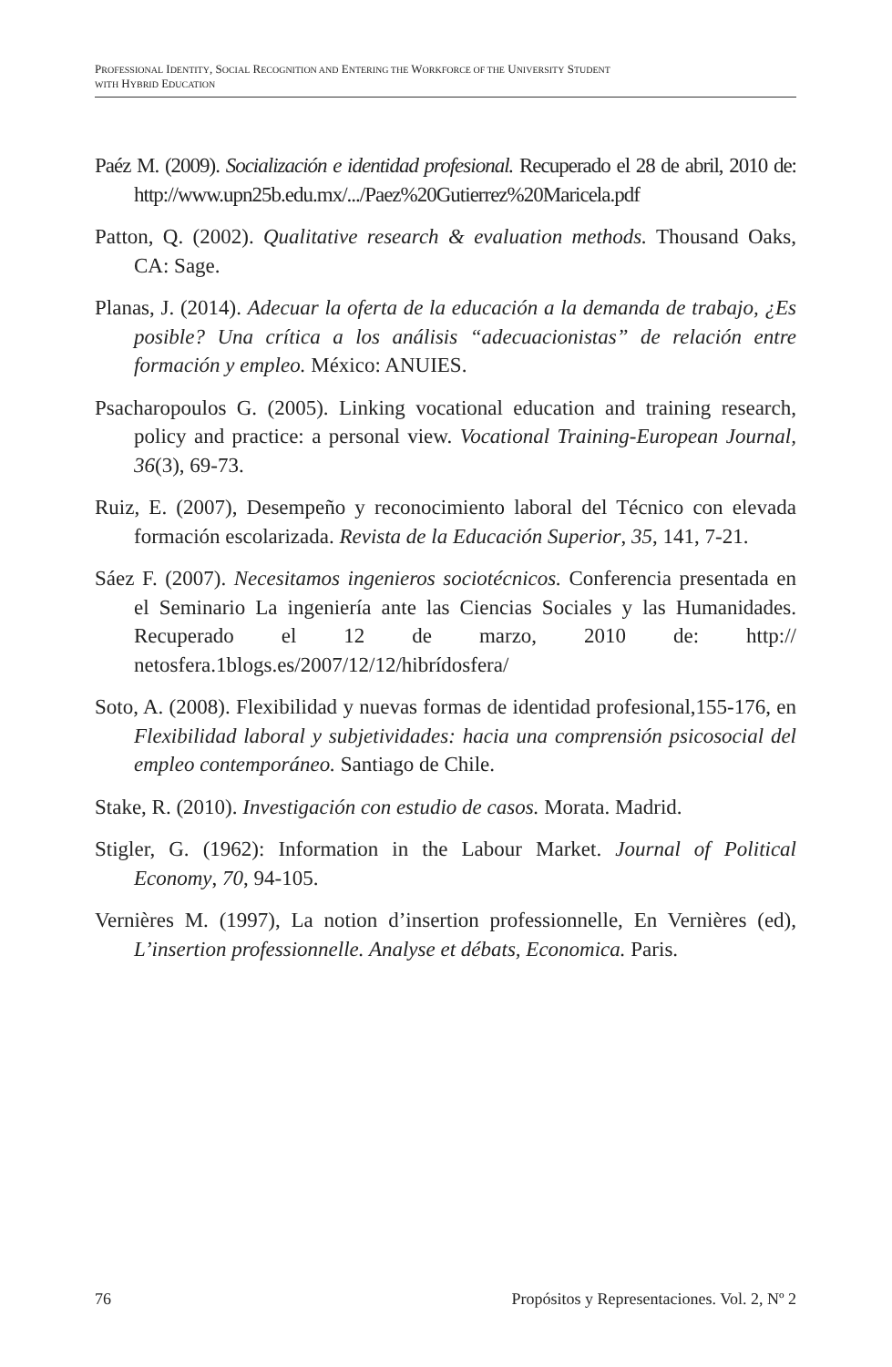PROFESSIONAL IDENTITY, SOCIAL RECOGNITION AND ENTERING THE WORKFORCE OF THE UNIVERSITY STUDENT
WITH HYBRID EDUCATION
Paéz M. (2009). Socialización e identidad profesional. Recuperado el 28 de abril, 2010 de: http://www.upn25b.edu.mx/.../Paez%20Gutierrez%20Maricela.pdf
Patton, Q. (2002). Qualitative research & evaluation methods. Thousand Oaks, CA: Sage.
Planas, J. (2014). Adecuar la oferta de la educación a la demanda de trabajo, ¿Es posible? Una crítica a los análisis “adecuacionistas” de relación entre formación y empleo. México: ANUIES.
Psacharopoulos G. (2005). Linking vocational education and training research, policy and practice: a personal view. Vocational Training-European Journal, 36(3), 69-73.
Ruiz, E. (2007), Desempeño y reconocimiento laboral del Técnico con elevada formación escolarizada. Revista de la Educación Superior, 35, 141, 7-21.
Sáez F. (2007). Necesitamos ingenieros sociotécnicos. Conferencia presentada en el Seminario La ingeniería ante las Ciencias Sociales y las Humanidades. Recuperado el 12 de marzo, 2010 de: http:// netosfera.1blogs.es/2007/12/12/hibrídosfera/
Soto, A. (2008). Flexibilidad y nuevas formas de identidad profesional,155-176, en Flexibilidad laboral y subjetividades: hacia una comprensión psicosocial del empleo contemporáneo. Santiago de Chile.
Stake, R. (2010). Investigación con estudio de casos. Morata. Madrid.
Stigler, G. (1962): Information in the Labour Market. Journal of Political Economy, 70, 94-105.
Vernières M. (1997), La notion d’insertion professionnelle, En Vernières (ed), L’insertion professionnelle. Analyse et débats, Economica. Paris.
76 Propósitos y Representaciones. Vol. 2, Nº 2